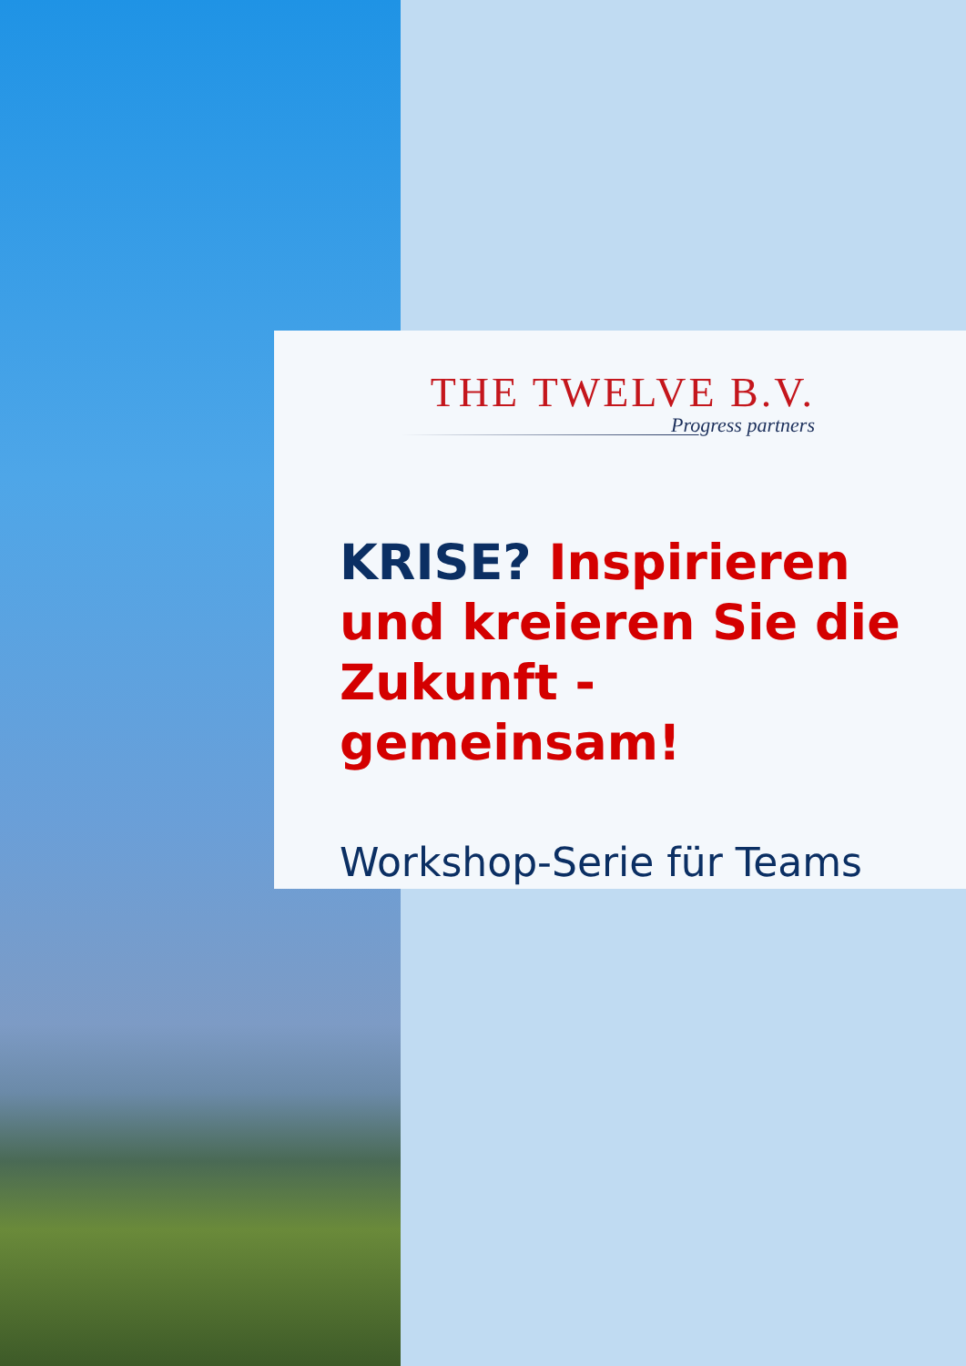THE TWELVE B.V.
Progress partners
KRISE? Inspirieren und kreieren Sie die Zukunft - gemeinsam!
Workshop-Serie für Teams